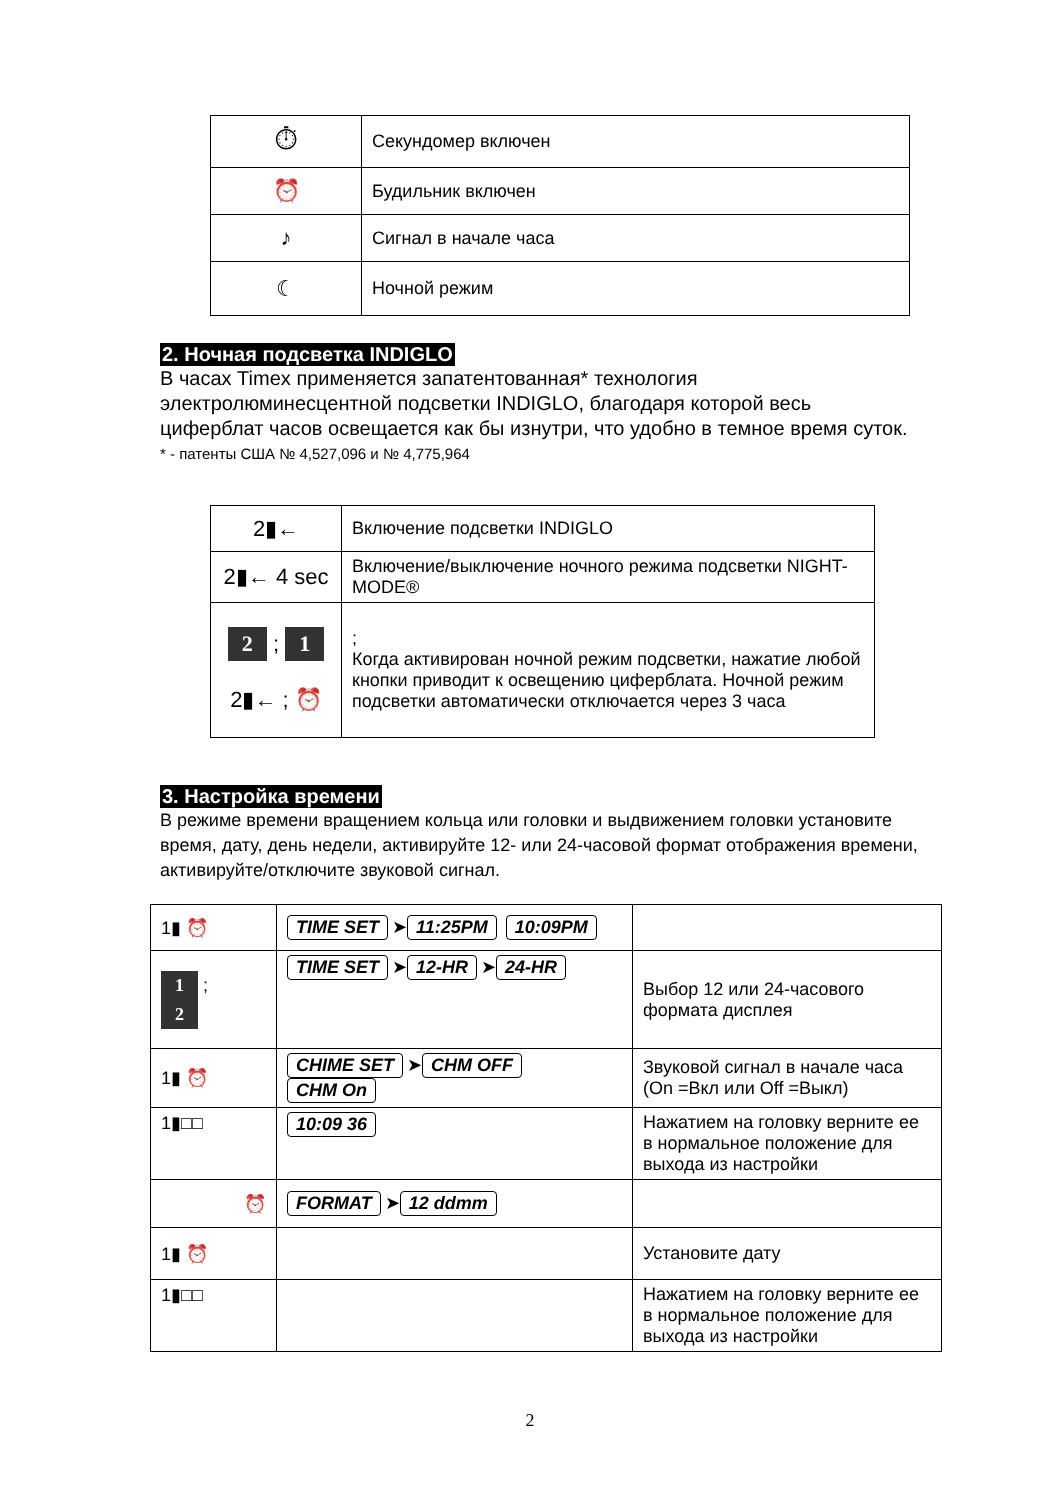| ⏱ | Секундомер включен |
| ⏰ | Будильник включен |
| ♪ | Сигнал в начале часа |
| ☾ | Ночной режим |
2. Ночная подсветка INDIGLO
В часах Timex применяется запатентованная* технология электролюминесцентной подсветки INDIGLO, благодаря которой весь циферблат часов освещается как бы изнутри, что удобно в темное время суток.
* - патенты США № 4,527,096 и № 4,775,964
| 2▮← | Включение подсветки INDIGLO |
| 2▮← 4 sec | Включение/выключение ночного режима подсветки NIGHT-MODE® |
| 2 ; 1 2▮← ; ⏰ | ; Когда активирован ночной режим подсветки, нажатие любой кнопки приводит к освещению циферблата. Ночной режим подсветки автоматически отключается через 3 часа |
3. Настройка времени
В режиме времени вращением кольца или головки и выдвижением головки установите время, дату, день недели, активируйте 12- или 24-часовой формат отображения времени, активируйте/отключите звуковой сигнал.
| 1▮ ⏰ | TIME SET ➤ 11:25PM 10:09PM | |
| 1 ; 2 | TIME SET ➤ 12-HR ➤ 24-HR | Выбор 12 или 24-часового формата дисплея |
| 1▮ ⏰ | CHIME SET ➤ CHM OFF CHM On | Звуковой сигнал в начале часа (On =Вкл или Off =Выкл) |
| 1▮□□ | 10:09 36 | Нажатием на головку верните ее в нормальное положение для выхода из настройки |
| ⏰ | FORMAT ➤ 12 ddmm | |
| 1▮ ⏰ | | Установите дату |
| 1▮□□ | | Нажатием на головку верните ее в нормальное положение для выхода из настройки |
2